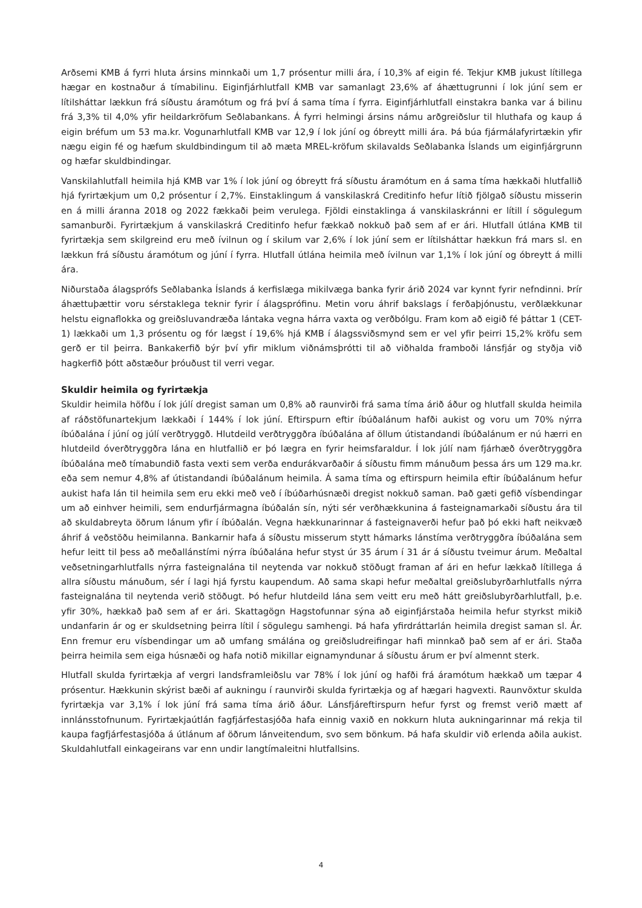Arðsemi KMB á fyrri hluta ársins minnkaði um 1,7 prósentur milli ára, í 10,3% af eigin fé. Tekjur KMB jukust lítillega hægar en kostnaður á tímabilinu. Eiginfjárhlutfall KMB var samanlagt 23,6% af áhættugrunni í lok júní sem er lítilsháttar lækkun frá síðustu áramótum og frá því á sama tíma í fyrra. Eiginfjárhlutfall einstakra banka var á bilinu frá 3,3% til 4,0% yfir heildarkröfum Seðlabankans. Á fyrri helmingi ársins námu arðgreiðslur til hluthafa og kaup á eigin bréfum um 53 ma.kr. Vogunarhlutfall KMB var 12,9 í lok júní og óbreytt milli ára. Þá búa fjármálafyrirtækin yfir nægu eigin fé og hæfum skuldbindingum til að mæta MREL-kröfum skilavalds Seðlabanka Íslands um eiginfjárgrunn og hæfar skuldbindingar.
Vanskilahlutfall heimila hjá KMB var 1% í lok júní og óbreytt frá síðustu áramótum en á sama tíma hækkaði hlutfallið hjá fyrirtækjum um 0,2 prósentur í 2,7%. Einstaklingum á vanskilaskrá Creditinfo hefur lítið fjölgað síðustu misserin en á milli áranna 2018 og 2022 fækkaði þeim verulega. Fjöldi einstaklinga á vanskilaskránni er lítill í sögulegum samanburði. Fyrirtækjum á vanskilaskrá Creditinfo hefur fækkað nokkuð það sem af er ári. Hlutfall útlána KMB til fyrirtækja sem skilgreind eru með ívilnun og í skilum var 2,6% í lok júní sem er lítilsháttar hækkun frá mars sl. en lækkun frá síðustu áramótum og júní í fyrra. Hlutfall útlána heimila með ívilnun var 1,1% í lok júní og óbreytt á milli ára.
Niðurstaða álagsprófs Seðlabanka Íslands á kerfislæga mikilvæga banka fyrir árið 2024 var kynnt fyrir nefnd­inni. Þrír áhættuþættir voru sérstaklega teknir fyrir í álagsprófinu. Metin voru áhrif bakslags í ferðaþjónustu, verðlækkunar helstu eignaflokka og greiðsluvandræða lántaka vegna hárra vaxta og verðbólgu. Fram kom að eigið fé þáttar 1 (CET-1) lækkaði um 1,3 prósentu og fór lægst í 19,6% hjá KMB í álagssviðsmynd sem er vel yfir þeirri 15,2% kröfu sem gerð er til þeirra. Bankakerfið býr því yfir miklum viðnámsþrótti til að viðhalda framboði lánsfjár og styðja við hagkerfið þótt aðstæður þróuðust til verri vegar.
Skuldir heimila og fyrirtækja
Skuldir heimila höfðu í lok júlí dregist saman um 0,8% að raunvirði frá sama tíma árið áður og hlutfall skulda heimila af ráðstöfunartekjum lækkaði í 144% í lok júní. Eftirspurn eftir íbúðalánum hafði aukist og voru um 70% nýrra íbúðalána í júní og júlí verðtryggð. Hlutdeild verðtryggðra íbúðalána af öllum útistandandi íbúða­lánum er nú hærri en hlutdeild óverðtryggðra lána en hlutfallið er þó lægra en fyrir heimsfaraldur. Í lok júlí nam fjárhæð óverðtryggðra íbúðalána með tímabundið fasta vexti sem verða endurákvarðaðir á síðustu fimm mánuðum þessa árs um 129 ma.kr. eða sem nemur 4,8% af útistandandi íbúðalánum heimila. Á sama tíma og eftirspurn heimila eftir íbúðalánum hefur aukist hafa lán til heimila sem eru ekki með veð í íbúðarhúsnæði dregist nokkuð saman. Það gæti gefið vísbendingar um að einhver heimili, sem endurfjármagna íbúðalán sín, nýti sér verðhækkunina á fasteignamarkaði síðustu ára til að skuldabreyta öðrum lánum yfir í íbúðalán. Vegna hækkunarinnar á fasteignaverði hefur það þó ekki haft neikvæð áhrif á veðstöðu heimilanna. Bank­arnir hafa á síðustu misserum stytt hámarks lánstíma verðtryggðra íbúðalána sem hefur leitt til þess að meðallánstími nýrra íbúðalána hefur styst úr 35 árum í 31 ár á síðustu tveimur árum. Meðaltal veðsetningar­hlutfalls nýrra fasteignalána til neytenda var nokkuð stöðugt framan af ári en hefur lækkað lítillega á allra síðustu mánuðum, sér í lagi hjá fyrstu kaupendum. Að sama skapi hefur meðaltal greiðslubyrðarhlutfalls nýrra fasteignalána til neytenda verið stöðugt. Þó hefur hlutdeild lána sem veitt eru með hátt greiðslubyrðarhlutfall, þ.e. yfir 30%, hækkað það sem af er ári. Skattagögn Hagstofunnar sýna að eiginfjárstaða heimila hefur styrkst mikið undanfarin ár og er skuldsetning þeirra lítil í sögulegu samhengi. Þá hafa yfirdráttarlán heimila dregist saman sl. Ár. Enn fremur eru vísbendingar um að umfang smálána og greiðsludreifingar hafi minnkað það sem af er ári. Staða þeirra heimila sem eiga húsnæði og hafa notið mikillar eignamyndunar á síðustu árum er því almennt sterk.
Hlutfall skulda fyrirtækja af vergri landsframleiðslu var 78% í lok júní og hafði frá áramótum hækkað um tæpar 4 prósentur. Hækkunin skýrist bæði af aukningu í raunvirði skulda fyrirtækja og af hægari hagvexti. Raunvöxtur skulda fyrirtækja var 3,1% í lok júní frá sama tíma árið áður. Lánsfjáreftirspurn hefur fyrst og fremst verið mætt af innlánsstofnunum. Fyrirtækjaútlán fagfjárfestasjóða hafa einnig vaxið en nokkurn hluta aukningarinnar má rekja til kaupa fagfjárfestasjóða á útlánum af öðrum lánveitendum, svo sem bönkum. Þá hafa skuldir við erlenda aðila aukist. Skuldahlutfall einkageirans var enn undir langtímaleitni hlutfallsins.
4